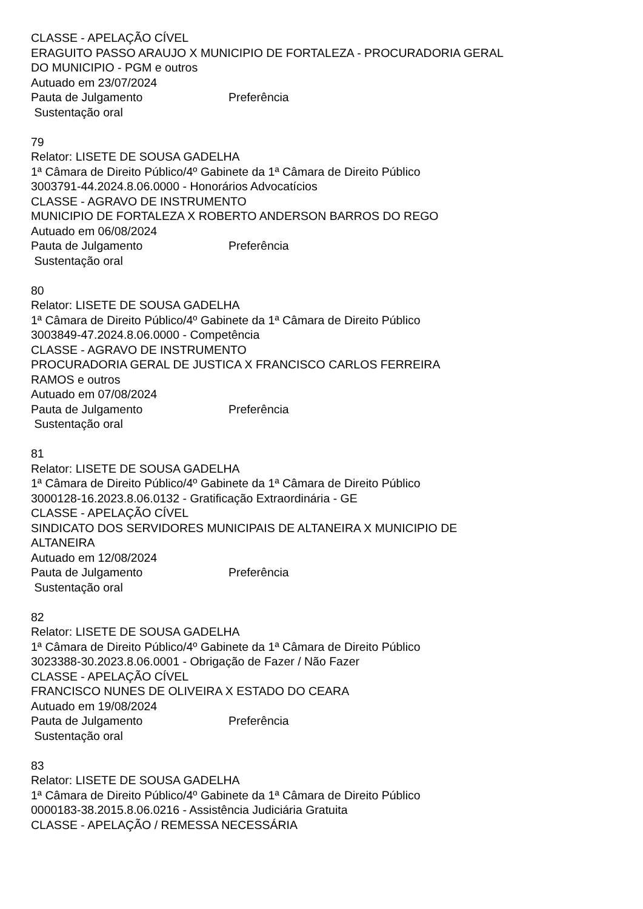CLASSE - APELAÇÃO CÍVEL
ERAGUITO PASSO ARAUJO X MUNICIPIO DE FORTALEZA - PROCURADORIA GERAL DO MUNICIPIO - PGM e outros
Autuado em 23/07/2024
Pauta de Julgamento Preferência
Sustentação oral
79
Relator: LISETE DE SOUSA GADELHA
1ª Câmara de Direito Público/4º Gabinete da 1ª Câmara de Direito Público
3003791-44.2024.8.06.0000 - Honorários Advocatícios
CLASSE - AGRAVO DE INSTRUMENTO
MUNICIPIO DE FORTALEZA X ROBERTO ANDERSON BARROS DO REGO
Autuado em 06/08/2024
Pauta de Julgamento Preferência
Sustentação oral
80
Relator: LISETE DE SOUSA GADELHA
1ª Câmara de Direito Público/4º Gabinete da 1ª Câmara de Direito Público
3003849-47.2024.8.06.0000 - Competência
CLASSE - AGRAVO DE INSTRUMENTO
PROCURADORIA GERAL DE JUSTICA X FRANCISCO CARLOS FERREIRA
RAMOS e outros
Autuado em 07/08/2024
Pauta de Julgamento Preferência
Sustentação oral
81
Relator: LISETE DE SOUSA GADELHA
1ª Câmara de Direito Público/4º Gabinete da 1ª Câmara de Direito Público
3000128-16.2023.8.06.0132 - Gratificação Extraordinária - GE
CLASSE - APELAÇÃO CÍVEL
SINDICATO DOS SERVIDORES MUNICIPAIS DE ALTANEIRA X MUNICIPIO DE
ALTANEIRA
Autuado em 12/08/2024
Pauta de Julgamento Preferência
Sustentação oral
82
Relator: LISETE DE SOUSA GADELHA
1ª Câmara de Direito Público/4º Gabinete da 1ª Câmara de Direito Público
3023388-30.2023.8.06.0001 - Obrigação de Fazer / Não Fazer
CLASSE - APELAÇÃO CÍVEL
FRANCISCO NUNES DE OLIVEIRA X ESTADO DO CEARA
Autuado em 19/08/2024
Pauta de Julgamento Preferência
Sustentação oral
83
Relator: LISETE DE SOUSA GADELHA
1ª Câmara de Direito Público/4º Gabinete da 1ª Câmara de Direito Público
0000183-38.2015.8.06.0216 - Assistência Judiciária Gratuita
CLASSE - APELAÇÃO / REMESSA NECESSÁRIA